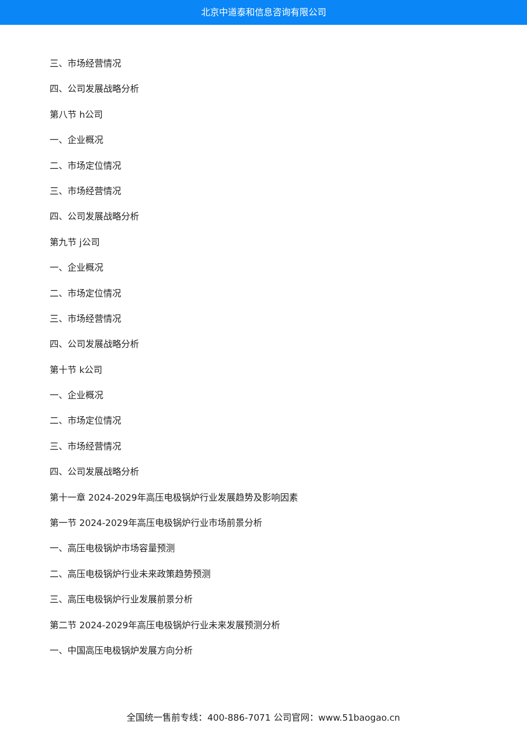北京中道泰和信息咨询有限公司
三、市场经营情况
四、公司发展战略分析
第八节 h公司
一、企业概况
二、市场定位情况
三、市场经营情况
四、公司发展战略分析
第九节 j公司
一、企业概况
二、市场定位情况
三、市场经营情况
四、公司发展战略分析
第十节 k公司
一、企业概况
二、市场定位情况
三、市场经营情况
四、公司发展战略分析
第十一章 2024-2029年高压电极锅炉行业发展趋势及影响因素
第一节 2024-2029年高压电极锅炉行业市场前景分析
一、高压电极锅炉市场容量预测
二、高压电极锅炉行业未来政策趋势预测
三、高压电极锅炉行业发展前景分析
第二节 2024-2029年高压电极锅炉行业未来发展预测分析
一、中国高压电极锅炉发展方向分析
全国统一售前专线：400-886-7071 公司官网：www.51baogao.cn